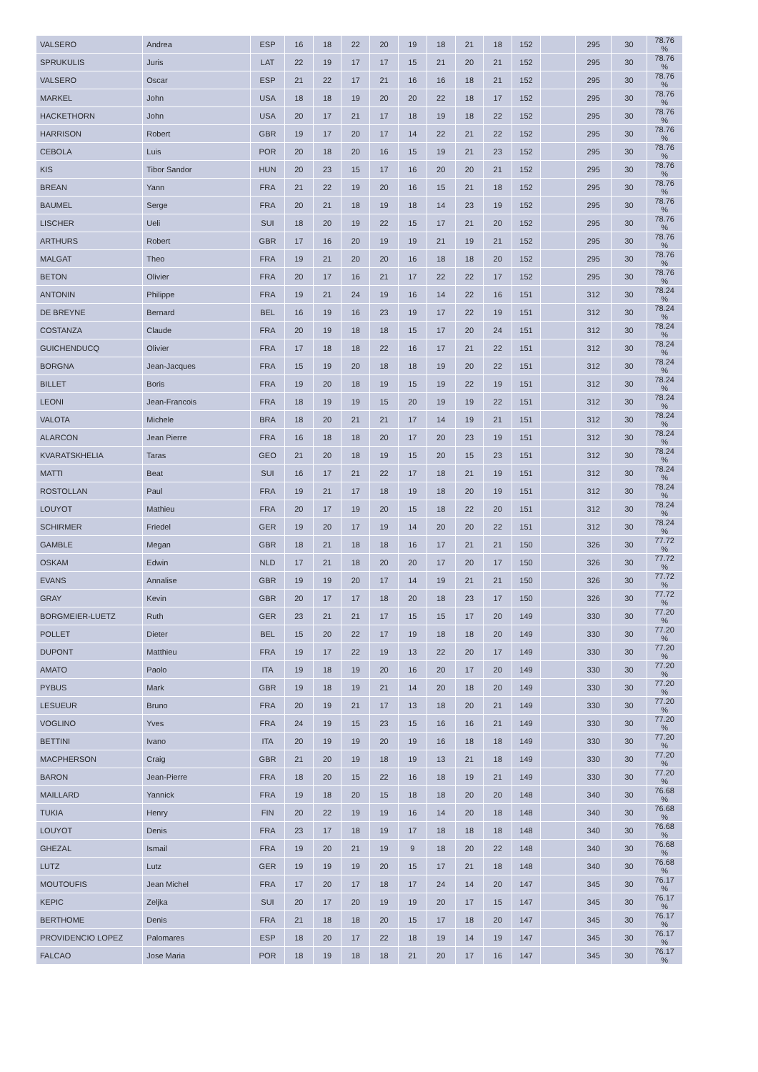| VALSERO | Andrea | ESP | 16 | 18 | 22 | 20 | 19 | 18 | 21 | 18 | 152 | | 295 | 30 | 78.76 % |
| SPRUKULIS | Juris | LAT | 22 | 19 | 17 | 17 | 15 | 21 | 20 | 21 | 152 | | 295 | 30 | 78.76 % |
| VALSERO | Oscar | ESP | 21 | 22 | 17 | 21 | 16 | 16 | 18 | 21 | 152 | | 295 | 30 | 78.76 % |
| MARKEL | John | USA | 18 | 18 | 19 | 20 | 20 | 22 | 18 | 17 | 152 | | 295 | 30 | 78.76 % |
| HACKETHORN | John | USA | 20 | 17 | 21 | 17 | 18 | 19 | 18 | 22 | 152 | | 295 | 30 | 78.76 % |
| HARRISON | Robert | GBR | 19 | 17 | 20 | 17 | 14 | 22 | 21 | 22 | 152 | | 295 | 30 | 78.76 % |
| CEBOLA | Luis | POR | 20 | 18 | 20 | 16 | 15 | 19 | 21 | 23 | 152 | | 295 | 30 | 78.76 % |
| KIS | Tibor Sandor | HUN | 20 | 23 | 15 | 17 | 16 | 20 | 20 | 21 | 152 | | 295 | 30 | 78.76 % |
| BREAN | Yann | FRA | 21 | 22 | 19 | 20 | 16 | 15 | 21 | 18 | 152 | | 295 | 30 | 78.76 % |
| BAUMEL | Serge | FRA | 20 | 21 | 18 | 19 | 18 | 14 | 23 | 19 | 152 | | 295 | 30 | 78.76 % |
| LISCHER | Ueli | SUI | 18 | 20 | 19 | 22 | 15 | 17 | 21 | 20 | 152 | | 295 | 30 | 78.76 % |
| ARTHURS | Robert | GBR | 17 | 16 | 20 | 19 | 19 | 21 | 19 | 21 | 152 | | 295 | 30 | 78.76 % |
| MALGAT | Theo | FRA | 19 | 21 | 20 | 20 | 16 | 18 | 18 | 20 | 152 | | 295 | 30 | 78.76 % |
| BETON | Olivier | FRA | 20 | 17 | 16 | 21 | 17 | 22 | 22 | 17 | 152 | | 295 | 30 | 78.76 % |
| ANTONIN | Philippe | FRA | 19 | 21 | 24 | 19 | 16 | 14 | 22 | 16 | 151 | | 312 | 30 | 78.24 % |
| DE BREYNE | Bernard | BEL | 16 | 19 | 16 | 23 | 19 | 17 | 22 | 19 | 151 | | 312 | 30 | 78.24 % |
| COSTANZA | Claude | FRA | 20 | 19 | 18 | 18 | 15 | 17 | 20 | 24 | 151 | | 312 | 30 | 78.24 % |
| GUICHENDUCQ | Olivier | FRA | 17 | 18 | 18 | 22 | 16 | 17 | 21 | 22 | 151 | | 312 | 30 | 78.24 % |
| BORGNA | Jean-Jacques | FRA | 15 | 19 | 20 | 18 | 18 | 19 | 20 | 22 | 151 | | 312 | 30 | 78.24 % |
| BILLET | Boris | FRA | 19 | 20 | 18 | 19 | 15 | 19 | 22 | 19 | 151 | | 312 | 30 | 78.24 % |
| LEONI | Jean-Francois | FRA | 18 | 19 | 19 | 15 | 20 | 19 | 19 | 22 | 151 | | 312 | 30 | 78.24 % |
| VALOTA | Michele | BRA | 18 | 20 | 21 | 21 | 17 | 14 | 19 | 21 | 151 | | 312 | 30 | 78.24 % |
| ALARCON | Jean Pierre | FRA | 16 | 18 | 18 | 20 | 17 | 20 | 23 | 19 | 151 | | 312 | 30 | 78.24 % |
| KVARATSKHELIA | Taras | GEO | 21 | 20 | 18 | 19 | 15 | 20 | 15 | 23 | 151 | | 312 | 30 | 78.24 % |
| MATTI | Beat | SUI | 16 | 17 | 21 | 22 | 17 | 18 | 21 | 19 | 151 | | 312 | 30 | 78.24 % |
| ROSTOLLAN | Paul | FRA | 19 | 21 | 17 | 18 | 19 | 18 | 20 | 19 | 151 | | 312 | 30 | 78.24 % |
| LOUYOT | Mathieu | FRA | 20 | 17 | 19 | 20 | 15 | 18 | 22 | 20 | 151 | | 312 | 30 | 78.24 % |
| SCHIRMER | Friedel | GER | 19 | 20 | 17 | 19 | 14 | 20 | 20 | 22 | 151 | | 312 | 30 | 78.24 % |
| GAMBLE | Megan | GBR | 18 | 21 | 18 | 18 | 16 | 17 | 21 | 21 | 150 | | 326 | 30 | 77.72 % |
| OSKAM | Edwin | NLD | 17 | 21 | 18 | 20 | 20 | 17 | 20 | 17 | 150 | | 326 | 30 | 77.72 % |
| EVANS | Annalise | GBR | 19 | 19 | 20 | 17 | 14 | 19 | 21 | 21 | 150 | | 326 | 30 | 77.72 % |
| GRAY | Kevin | GBR | 20 | 17 | 17 | 18 | 20 | 18 | 23 | 17 | 150 | | 326 | 30 | 77.72 % |
| BORGMEIER-LUETZ | Ruth | GER | 23 | 21 | 21 | 17 | 15 | 15 | 17 | 20 | 149 | | 330 | 30 | 77.20 % |
| POLLET | Dieter | BEL | 15 | 20 | 22 | 17 | 19 | 18 | 18 | 20 | 149 | | 330 | 30 | 77.20 % |
| DUPONT | Matthieu | FRA | 19 | 17 | 22 | 19 | 13 | 22 | 20 | 17 | 149 | | 330 | 30 | 77.20 % |
| AMATO | Paolo | ITA | 19 | 18 | 19 | 20 | 16 | 20 | 17 | 20 | 149 | | 330 | 30 | 77.20 % |
| PYBUS | Mark | GBR | 19 | 18 | 19 | 21 | 14 | 20 | 18 | 20 | 149 | | 330 | 30 | 77.20 % |
| LESUEUR | Bruno | FRA | 20 | 19 | 21 | 17 | 13 | 18 | 20 | 21 | 149 | | 330 | 30 | 77.20 % |
| VOGLINO | Yves | FRA | 24 | 19 | 15 | 23 | 15 | 16 | 16 | 21 | 149 | | 330 | 30 | 77.20 % |
| BETTINI | Ivano | ITA | 20 | 19 | 19 | 20 | 19 | 16 | 18 | 18 | 149 | | 330 | 30 | 77.20 % |
| MACPHERSON | Craig | GBR | 21 | 20 | 19 | 18 | 19 | 13 | 21 | 18 | 149 | | 330 | 30 | 77.20 % |
| BARON | Jean-Pierre | FRA | 18 | 20 | 15 | 22 | 16 | 18 | 19 | 21 | 149 | | 330 | 30 | 77.20 % |
| MAILLARD | Yannick | FRA | 19 | 18 | 20 | 15 | 18 | 18 | 20 | 20 | 148 | | 340 | 30 | 76.68 % |
| TUKIA | Henry | FIN | 20 | 22 | 19 | 19 | 16 | 14 | 20 | 18 | 148 | | 340 | 30 | 76.68 % |
| LOUYOT | Denis | FRA | 23 | 17 | 18 | 19 | 17 | 18 | 18 | 18 | 148 | | 340 | 30 | 76.68 % |
| GHEZAL | Ismail | FRA | 19 | 20 | 21 | 19 | 9 | 18 | 20 | 22 | 148 | | 340 | 30 | 76.68 % |
| LUTZ | Lutz | GER | 19 | 19 | 19 | 20 | 15 | 17 | 21 | 18 | 148 | | 340 | 30 | 76.68 % |
| MOUTOUFIS | Jean Michel | FRA | 17 | 20 | 17 | 18 | 17 | 24 | 14 | 20 | 147 | | 345 | 30 | 76.17 % |
| KEPIC | Zeljka | SUI | 20 | 17 | 20 | 19 | 19 | 20 | 17 | 15 | 147 | | 345 | 30 | 76.17 % |
| BERTHOME | Denis | FRA | 21 | 18 | 18 | 20 | 15 | 17 | 18 | 20 | 147 | | 345 | 30 | 76.17 % |
| PROVIDENCIO LOPEZ | Palomares | ESP | 18 | 20 | 17 | 22 | 18 | 19 | 14 | 19 | 147 | | 345 | 30 | 76.17 % |
| FALCAO | Jose Maria | POR | 18 | 19 | 18 | 18 | 21 | 20 | 17 | 16 | 147 | | 345 | 30 | 76.17 % |